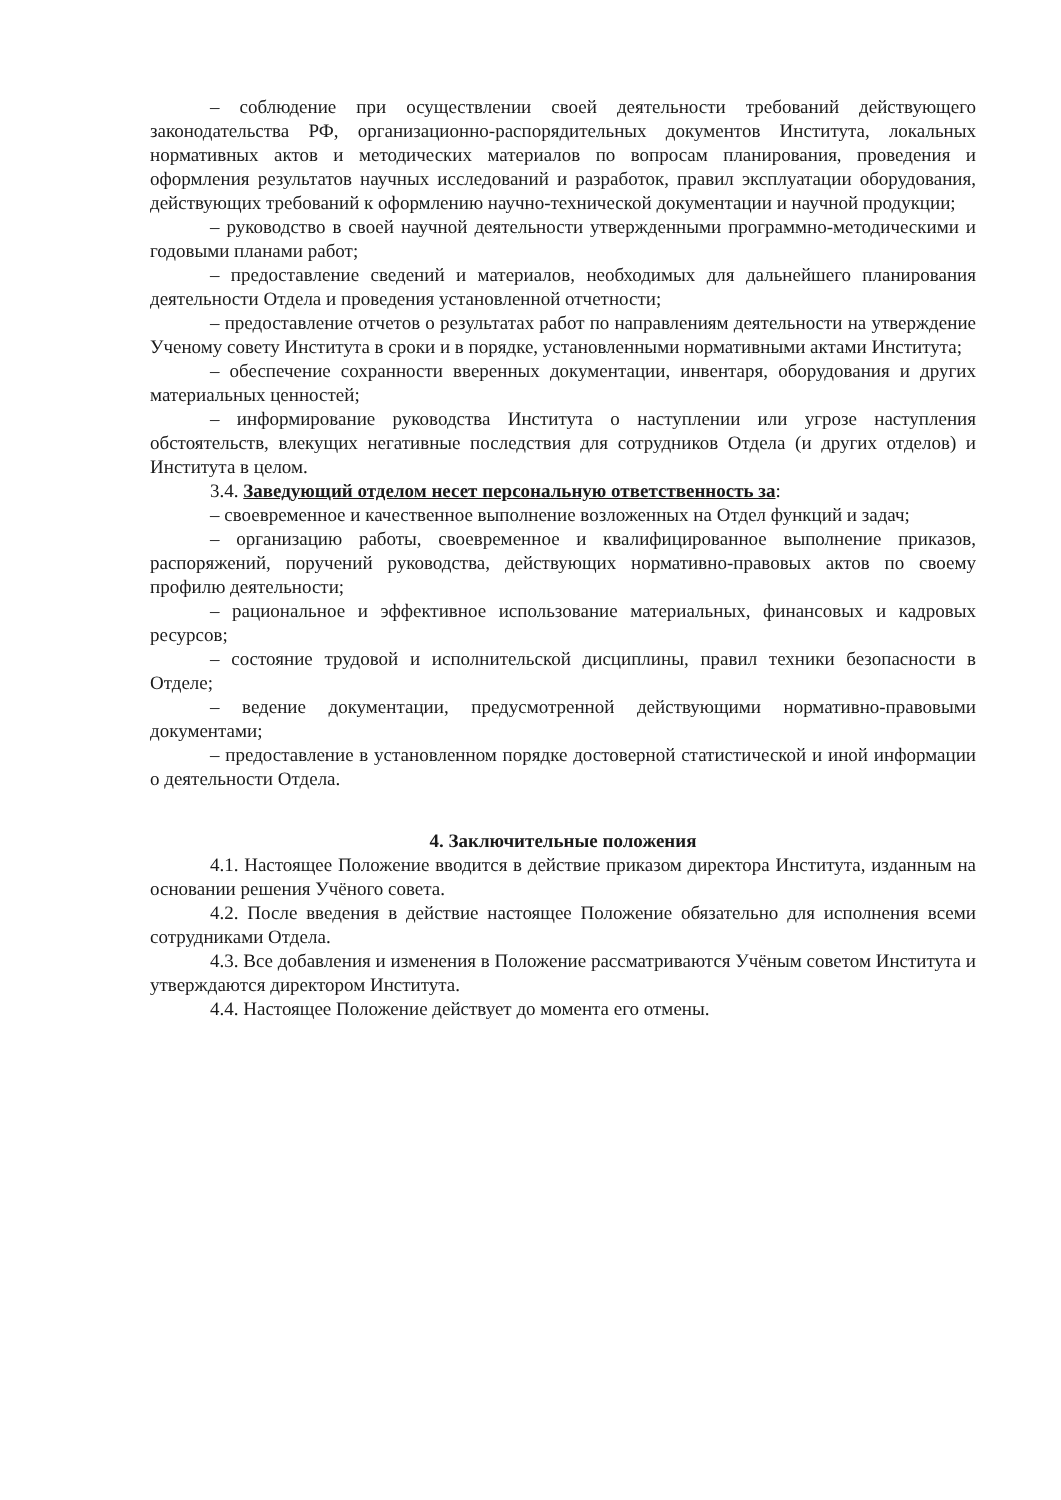– соблюдение при осуществлении своей деятельности требований действующего законодательства РФ, организационно-распорядительных документов Института, локальных нормативных актов и методических материалов по вопросам планирования, проведения и оформления результатов научных исследований и разработок, правил эксплуатации оборудования, действующих требований к оформлению научно-технической документации и научной продукции;
– руководство в своей научной деятельности утвержденными программно-методическими и годовыми планами работ;
– предоставление сведений и материалов, необходимых для дальнейшего планирования деятельности Отдела и проведения установленной отчетности;
– предоставление отчетов о результатах работ по направлениям деятельности на утверждение Ученому совету Института в сроки и в порядке, установленными нормативными актами Института;
– обеспечение сохранности вверенных документации, инвентаря, оборудования и других материальных ценностей;
– информирование руководства Института о наступлении или угрозе наступления обстоятельств, влекущих негативные последствия для сотрудников Отдела (и других отделов) и Института в целом.
3.4. Заведующий отделом несет персональную ответственность за:
– своевременное и качественное выполнение возложенных на Отдел функций и задач;
– организацию работы, своевременное и квалифицированное выполнение приказов, распоряжений, поручений руководства, действующих нормативно-правовых актов по своему профилю деятельности;
– рациональное и эффективное использование материальных, финансовых и кадровых ресурсов;
– состояние трудовой и исполнительской дисциплины, правил техники безопасности в Отделе;
– ведение документации, предусмотренной действующими нормативно-правовыми документами;
– предоставление в установленном порядке достоверной статистической и иной информации о деятельности Отдела.
4. Заключительные положения
4.1. Настоящее Положение вводится в действие приказом директора Института, изданным на основании решения Учёного совета.
4.2. После введения в действие настоящее Положение обязательно для исполнения всеми сотрудниками Отдела.
4.3. Все добавления и изменения в Положение рассматриваются Учёным советом Института и утверждаются директором Института.
4.4. Настоящее Положение действует до момента его отмены.